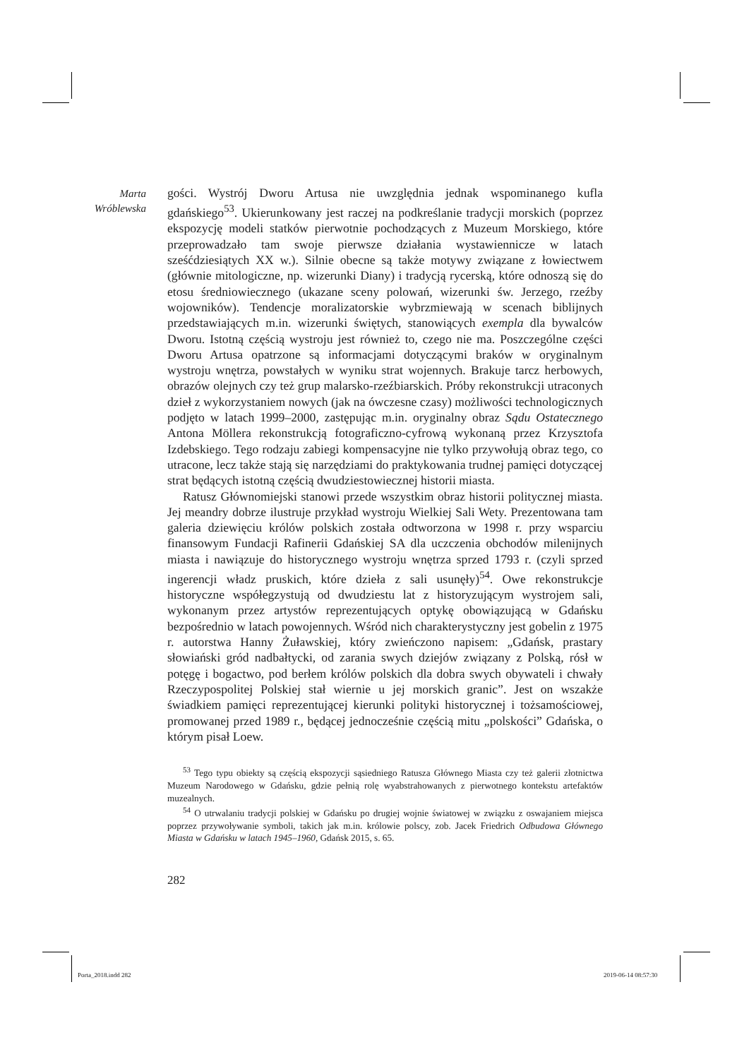Marta
Wróblewska
gości. Wystrój Dworu Artusa nie uwzględnia jednak wspominanego kufla gdańskiego<sup>53</sup>. Ukierunkowany jest raczej na podkreślanie tradycji morskich (poprzez ekspozycję modeli statków pierwotnie pochodzących z Muzeum Morskiego, które przeprowadzało tam swoje pierwsze działania wystawiennicze w latach sześćdziesiątych XX w.). Silnie obecne są także motywy związane z łowiectwem (głównie mitologiczne, np. wizerunki Diany) i tradycją rycerską, które odnoszą się do etosu średniowiecznego (ukazane sceny polowań, wizerunki św. Jerzego, rzeźby wojowników). Tendencje moralizatorskie wybrzmiewają w scenach biblijnych przedstawiających m.in. wizerunki świętych, stanowiących exempla dla bywalców Dworu. Istotną częścią wystroju jest również to, czego nie ma. Poszczególne części Dworu Artusa opatrzone są informacjami dotyczącymi braków w oryginalnym wystroju wnętrza, powstałych w wyniku strat wojennych. Brakuje tarcz herbowych, obrazów olejnych czy też grup malarsko-rzeźbiarskich. Próby rekonstrukcji utraconych dzieł z wykorzystaniem nowych (jak na ówczesne czasy) możliwości technologicznych podjęto w latach 1999–2000, zastępując m.in. oryginalny obraz Sądu Ostatecznego Antona Möllera rekonstrukcją fotograficzno-cyfrową wykonaną przez Krzysztofa Izdebskiego. Tego rodzaju zabiegi kompensacyjne nie tylko przywołują obraz tego, co utracone, lecz także stają się narzędziami do praktykowania trudnej pamięci dotyczącej strat będących istotną częścią dwudziestowiecznej historii miasta.
Ratusz Głównomiejski stanowi przede wszystkim obraz historii politycznej miasta. Jej meandry dobrze ilustruje przykład wystroju Wielkiej Sali Wety. Prezentowana tam galeria dziewięciu królów polskich została odtworzona w 1998 r. przy wsparciu finansowym Fundacji Rafinerii Gdańskiej SA dla uczczenia obchodów milenijnych miasta i nawiązuje do historycznego wystroju wnętrza sprzed 1793 r. (czyli sprzed ingerencji władz pruskich, które dzieła z sali usunęły)<sup>54</sup>. Owe rekonstrukcje historyczne współegzystują od dwudziestu lat z historyzującym wystrojem sali, wykonanym przez artystów reprezentujących optykę obowiązującą w Gdańsku bezpośrednio w latach powojennych. Wśród nich charakterystyczny jest gobelin z 1975 r. autorstwa Hanny Żuławskiej, który zwieńczono napisem: „Gdańsk, prastary słowiański gród nadbałtycki, od zarania swych dziejów związany z Polską, rósł w potęgę i bogactwo, pod berłem królów polskich dla dobra swych obywateli i chwały Rzeczypospolitej Polskiej stał wiernie u jej morskich granic”. Jest on wszakże świadkiem pamięci reprezentującej kierunki polityki historycznej i tożsamościowej, promowanej przed 1989 r., będącej jednocześnie częścią mitu „polskości” Gdańska, o którym pisał Loew.
<sup>53</sup> Tego typu obiekty są częścią ekspozycji sąsiedniego Ratusza Głównego Miasta czy też galerii złotnictwa Muzeum Narodowego w Gdańsku, gdzie pełnią rolę wyabstrahowanych z pierwotnego kontekstu artefaktów muzealnych.
<sup>54</sup> O utrwalaniu tradycji polskiej w Gdańsku po drugiej wojnie światowej w związku z oswajaniem miejsca poprzez przywoływanie symboli, takich jak m.in. królowie polscy, zob. Jacek Friedrich Odbudowa Głównego Miasta w Gdańsku w latach 1945–1960, Gdańsk 2015, s. 65.
282
Porta_2018.indd 282 2019-06-14 08:57:30